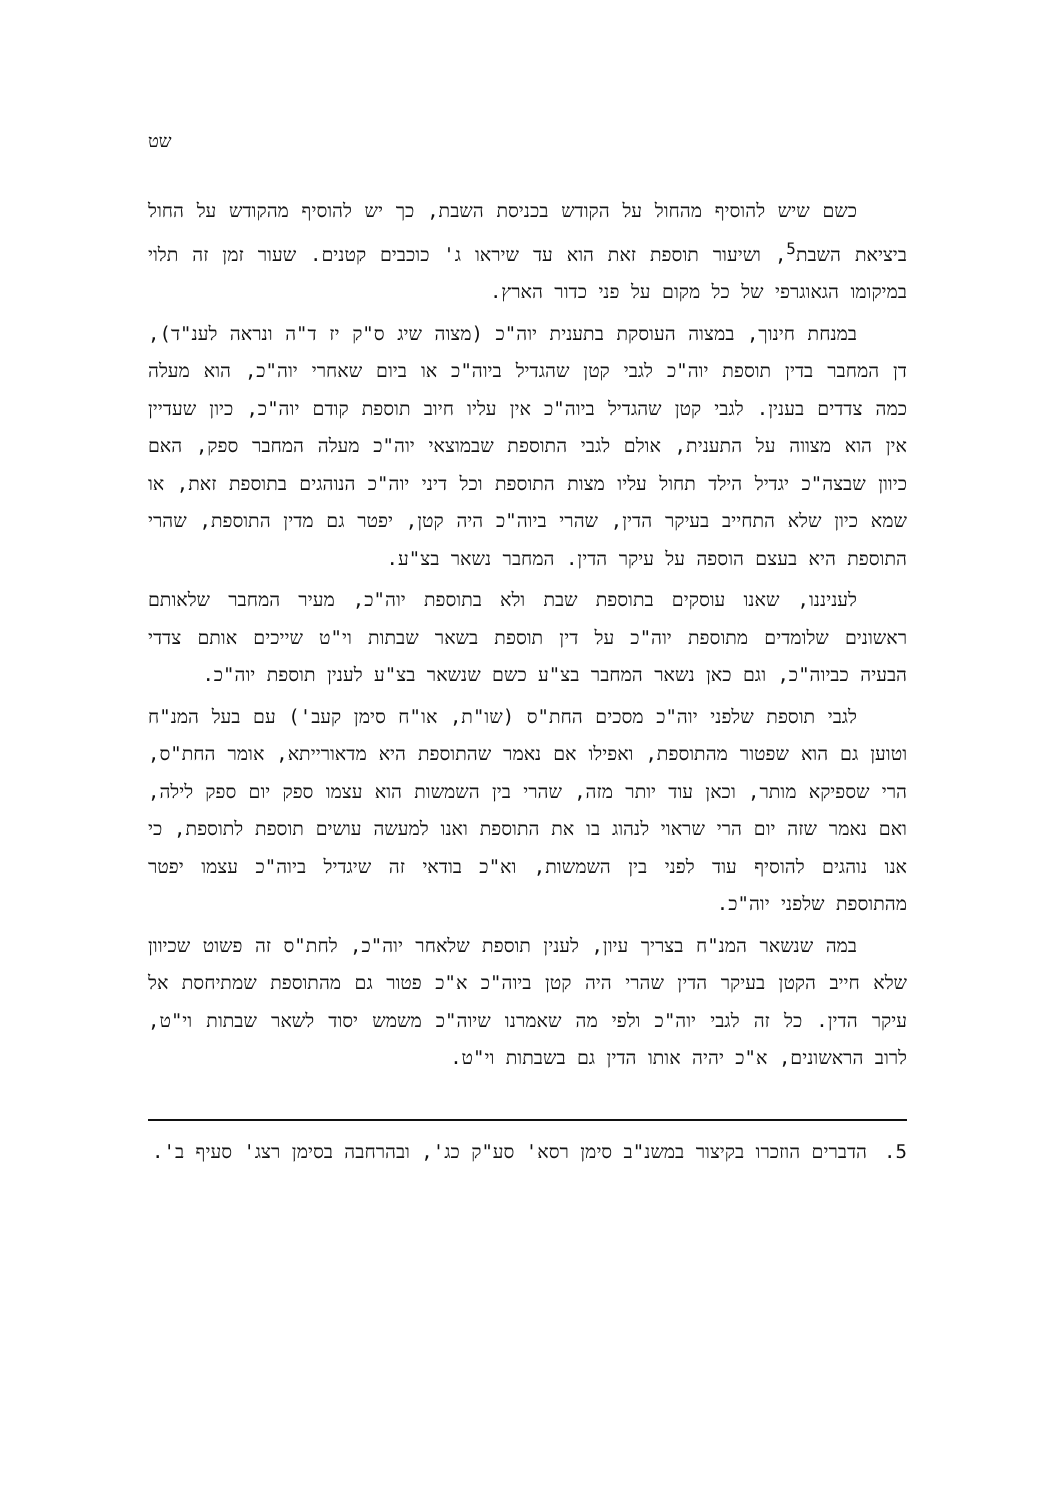שט
כשם שיש להוסיף מהחול על הקודש בכניסת השבת, כך יש להוסיף מהקודש על החול ביציאת השבת<sup>5</sup>, ושיעור תוספת זאת הוא עד שיראו ג' כוכבים קטנים. שעור זמן זה תלוי במיקומו הגאוגרפי של כל מקום על פני כדור הארץ.
במנחת חינוך, במצוה העוסקת בתענית יוה"כ (מצוה שיג ס"ק יז ד"ה ונראה לענ"ד), דן המחבר בדין תוספת יוה"כ לגבי קטן שהגדיל ביוה"כ או ביום שאחרי יוה"כ, הוא מעלה כמה צדדים בענין. לגבי קטן שהגדיל ביוה"כ אין עליו חיוב תוספת קודם יוה"כ, כיון שעדיין אין הוא מצווה על התענית, אולם לגבי התוספת שבמוצאי יוה"כ מעלה המחבר ספק, האם כיוון שבצה"כ יגדיל הילד תחול עליו מצות התוספת וכל דיני יוה"כ הנוהגים בתוספת זאת, או שמא כיון שלא התחייב בעיקר הדין, שהרי ביוה"כ היה קטן, יפטר גם מדין התוספת, שהרי התוספת היא בעצם הוספה על עיקר הדין. המחבר נשאר בצ"ע.
לעניננו, שאנו עוסקים בתוספת שבת ולא בתוספת יוה"כ, מעיר המחבר שלאותם ראשונים שלומדים מתוספת יוה"כ על דין תוספת בשאר שבתות וי"ט שייכים אותם צדדי הבעיה כביוה"כ, וגם כאן נשאר המחבר בצ"ע כשם שנשאר בצ"ע לענין תוספת יוה"כ.
לגבי תוספת שלפני יוה"כ מסכים החת"ס (שו"ת, או"ח סימן קעב') עם בעל המנ"ח וטוען גם הוא שפטור מהתוספת, ואפילו אם נאמר שהתוספת היא מדאורייתא, אומר החת"ס, הרי שספיקא מותר, וכאן עוד יותר מזה, שהרי בין השמשות הוא עצמו ספק יום ספק לילה, ואם נאמר שזה יום הרי שראוי לנהוג בו את התוספת ואנו למעשה עושים תוספת לתוספת, כי אנו נוהגים להוסיף עוד לפני בין השמשות, וא"כ בודאי זה שיגדיל ביוה"כ עצמו יפטר מהתוספת שלפני יוה"כ.
במה שנשאר המנ"ח בצריך עיון, לענין תוספת שלאחר יוה"כ, לחת"ס זה פשוט שכיוון שלא חייב הקטן בעיקר הדין שהרי היה קטן ביוה"כ א"כ פטור גם מהתוספת שמתיחסת אל עיקר הדין. כל זה לגבי יוה"כ ולפי מה שאמרנו שיוה"כ משמש יסוד לשאר שבתות וי"ט, לרוב הראשונים, א"כ יהיה אותו הדין גם בשבתות וי"ט.
5. הדברים הוזכרו בקיצור במשנ"ב סימן רסא' סע"ק כג', ובהרחבה בסימן רצג' סעיף ב'.